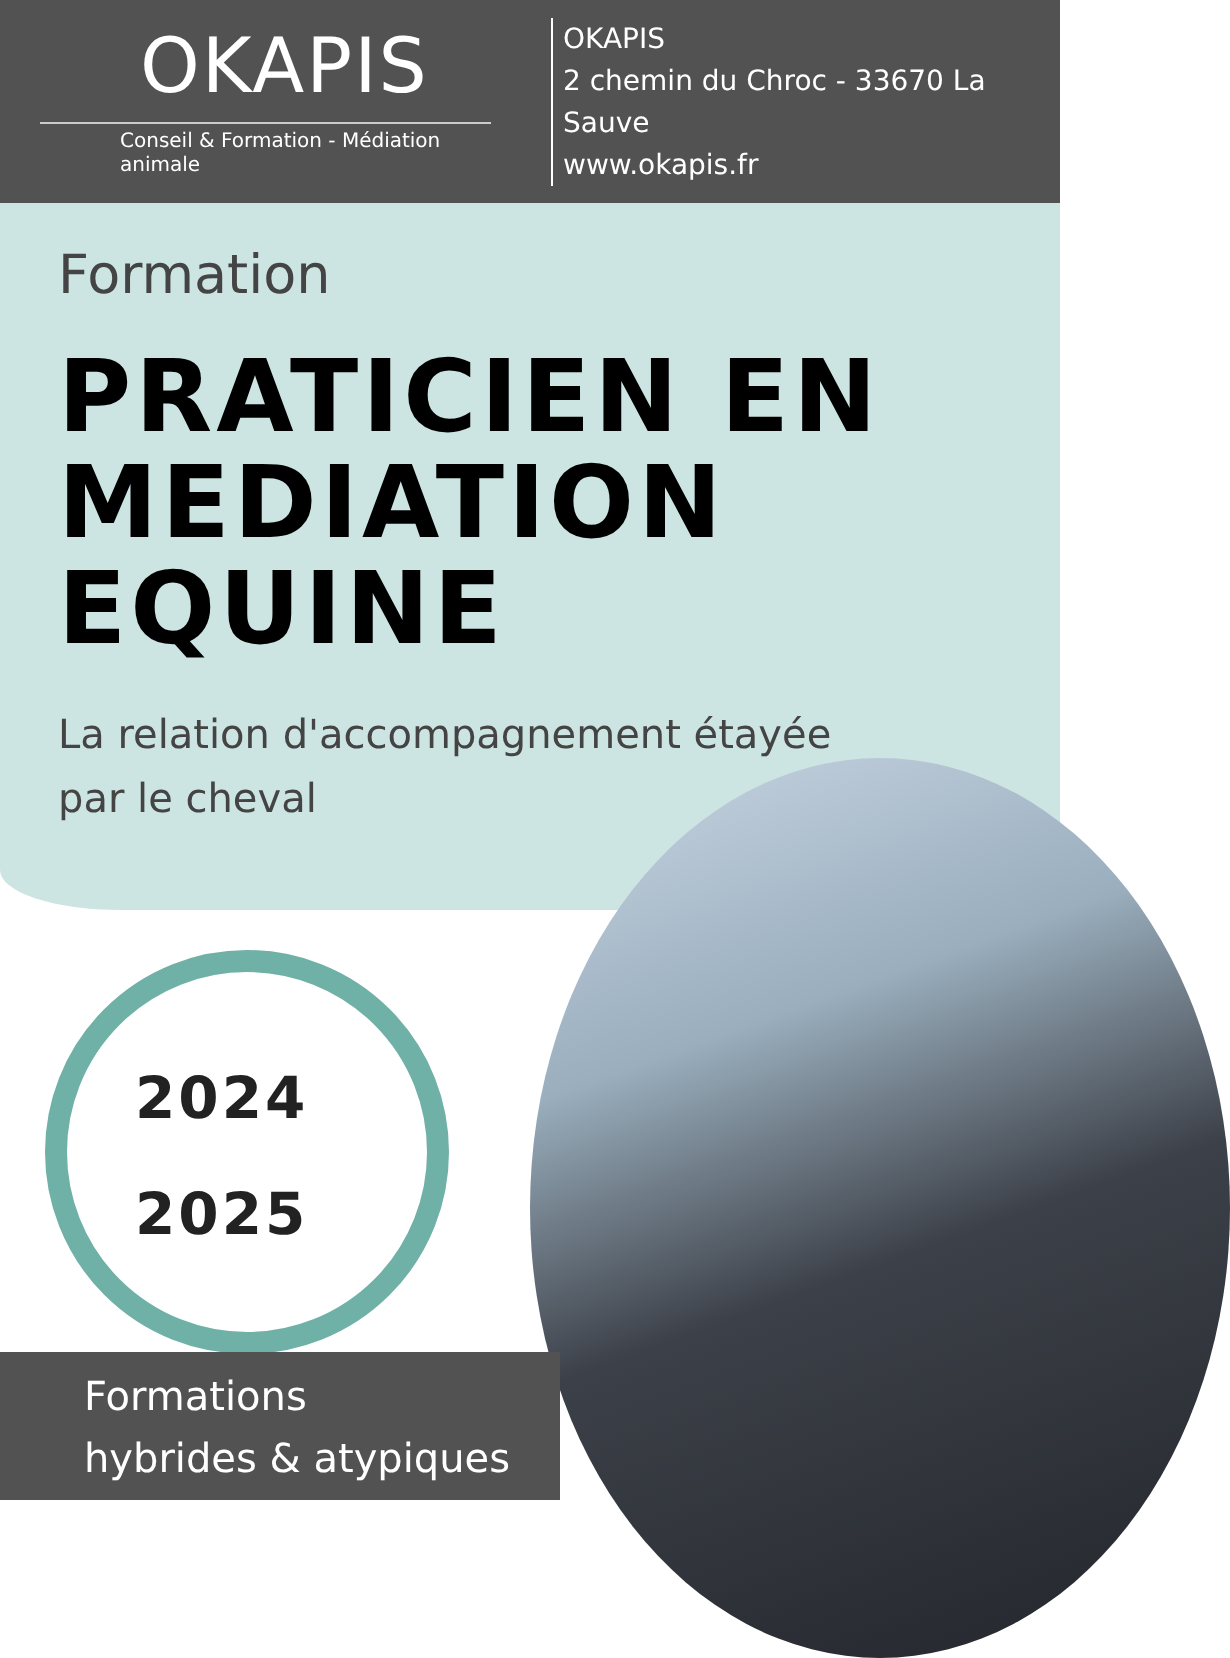OKAPIS
Conseil & Formation - Médiation animale
OKAPIS
2 chemin du Chroc - 33670 La Sauve
www.okapis.fr
Formation
PRATICIEN EN
MEDIATION
EQUINE
La relation d'accompagnement étayée
par le cheval
2024
2025
Formations
hybrides & atypiques